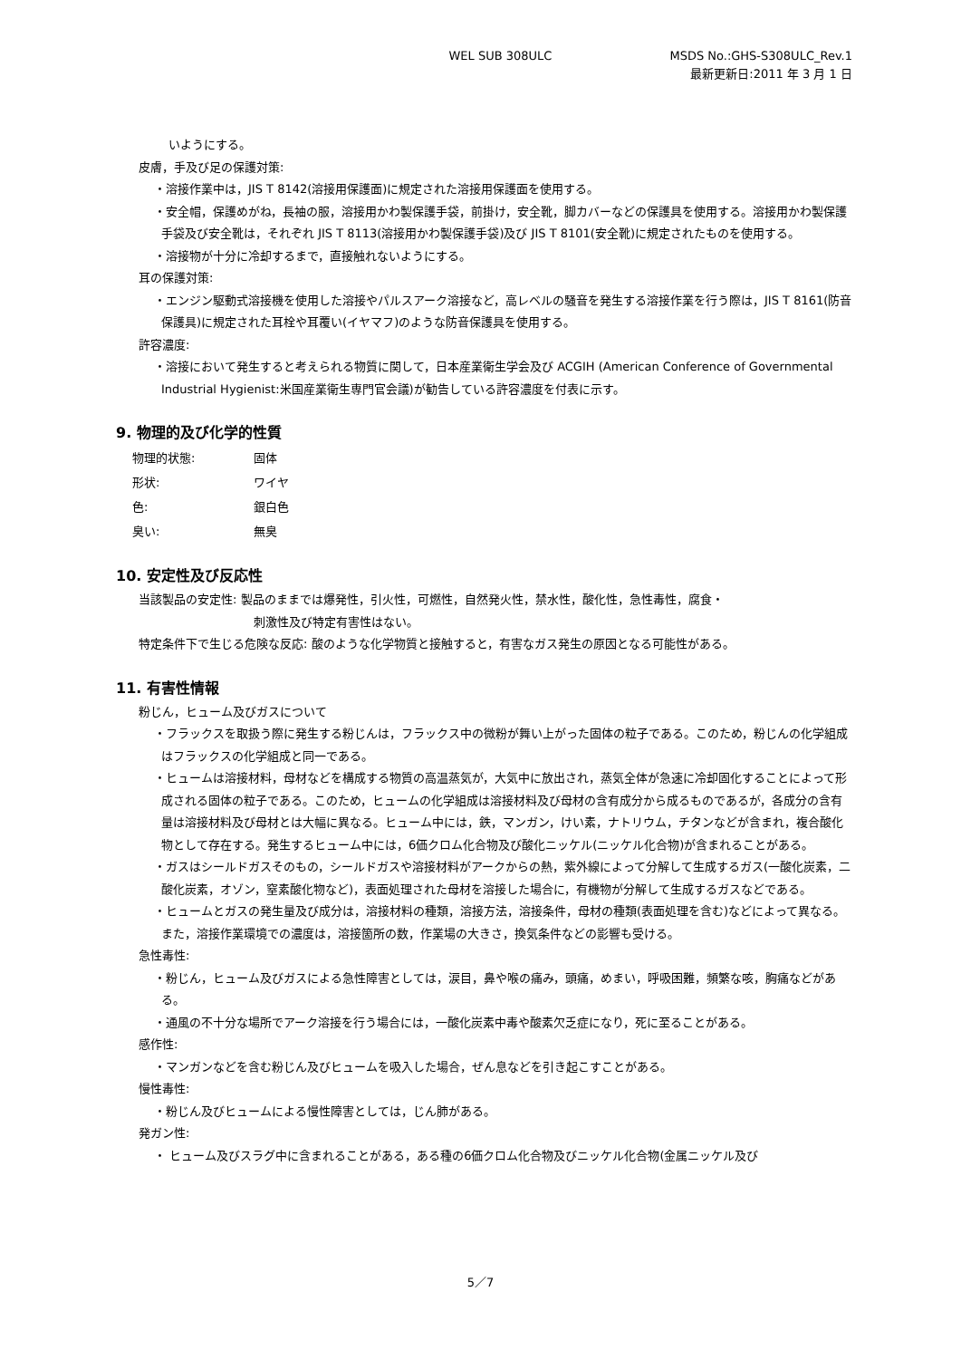WEL SUB 308ULC MSDS No.:GHS-S308ULC_Rev.1
最新更新日:2011 年 3 月 1 日
いようにする。
皮膚，手及び足の保護対策:
・溶接作業中は，JIS T 8142(溶接用保護面)に規定された溶接用保護面を使用する。
・安全帽，保護めがね，長袖の服，溶接用かわ製保護手袋，前掛け，安全靴，脚カバーなどの保護具を使用する。溶接用かわ製保護手袋及び安全靴は，それぞれ JIS T 8113(溶接用かわ製保護手袋)及び JIS T 8101(安全靴)に規定されたものを使用する。
・溶接物が十分に冷却するまで，直接触れないようにする。
耳の保護対策:
・エンジン駆動式溶接機を使用した溶接やパルスアーク溶接など，高レベルの騒音を発生する溶接作業を行う際は，JIS T 8161(防音保護具)に規定された耳栓や耳覆い(イヤマフ)のような防音保護具を使用する。
許容濃度:
・溶接において発生すると考えられる物質に関して，日本産業衛生学会及び ACGIH (American Conference of Governmental Industrial Hygienist:米国産業衛生専門官会議)が勧告している許容濃度を付表に示す。
9. 物理的及び化学的性質
物理的状態: 固体
形状: ワイヤ
色: 銀白色
臭い: 無臭
10. 安定性及び反応性
当該製品の安定性: 製品のままでは爆発性，引火性，可燃性，自然発火性，禁水性，酸化性，急性毒性，腐食・
刺激性及び特定有害性はない。
特定条件下で生じる危険な反応: 酸のような化学物質と接触すると，有害なガス発生の原因となる可能性がある。
11. 有害性情報
粉じん，ヒューム及びガスについて
・フラックスを取扱う際に発生する粉じんは，フラックス中の微粉が舞い上がった固体の粒子である。このため，粉じんの化学組成はフラックスの化学組成と同一である。
・ヒュームは溶接材料，母材などを構成する物質の高温蒸気が，大気中に放出され，蒸気全体が急速に冷却固化することによって形成される固体の粒子である。このため，ヒュームの化学組成は溶接材料及び母材の含有成分から成るものであるが，各成分の含有量は溶接材料及び母材とは大幅に異なる。ヒューム中には，鉄，マンガン，けい素，ナトリウム，チタンなどが含まれ，複合酸化物として存在する。発生するヒューム中には，6価クロム化合物及び酸化ニッケル(ニッケル化合物)が含まれることがある。
・ガスはシールドガスそのもの，シールドガスや溶接材料がアークからの熱，紫外線によって分解して生成するガス(一酸化炭素，二酸化炭素，オゾン，窒素酸化物など)，表面処理された母材を溶接した場合に，有機物が分解して生成するガスなどである。
・ヒュームとガスの発生量及び成分は，溶接材料の種類，溶接方法，溶接条件，母材の種類(表面処理を含む)などによって異なる。また，溶接作業環境での濃度は，溶接箇所の数，作業場の大きさ，換気条件などの影響も受ける。
急性毒性:
・粉じん，ヒューム及びガスによる急性障害としては，涙目，鼻や喉の痛み，頭痛，めまい，呼吸困難，頻繁な咳，胸痛などがある。
・通風の不十分な場所でアーク溶接を行う場合には，一酸化炭素中毒や酸素欠乏症になり，死に至ることがある。
感作性:
・マンガンなどを含む粉じん及びヒュームを吸入した場合，ぜん息などを引き起こすことがある。
慢性毒性:
・粉じん及びヒュームによる慢性障害としては，じん肺がある。
発ガン性:
・ ヒューム及びスラグ中に含まれることがある，ある種の6価クロム化合物及びニッケル化合物(金属ニッケル及び
5／7